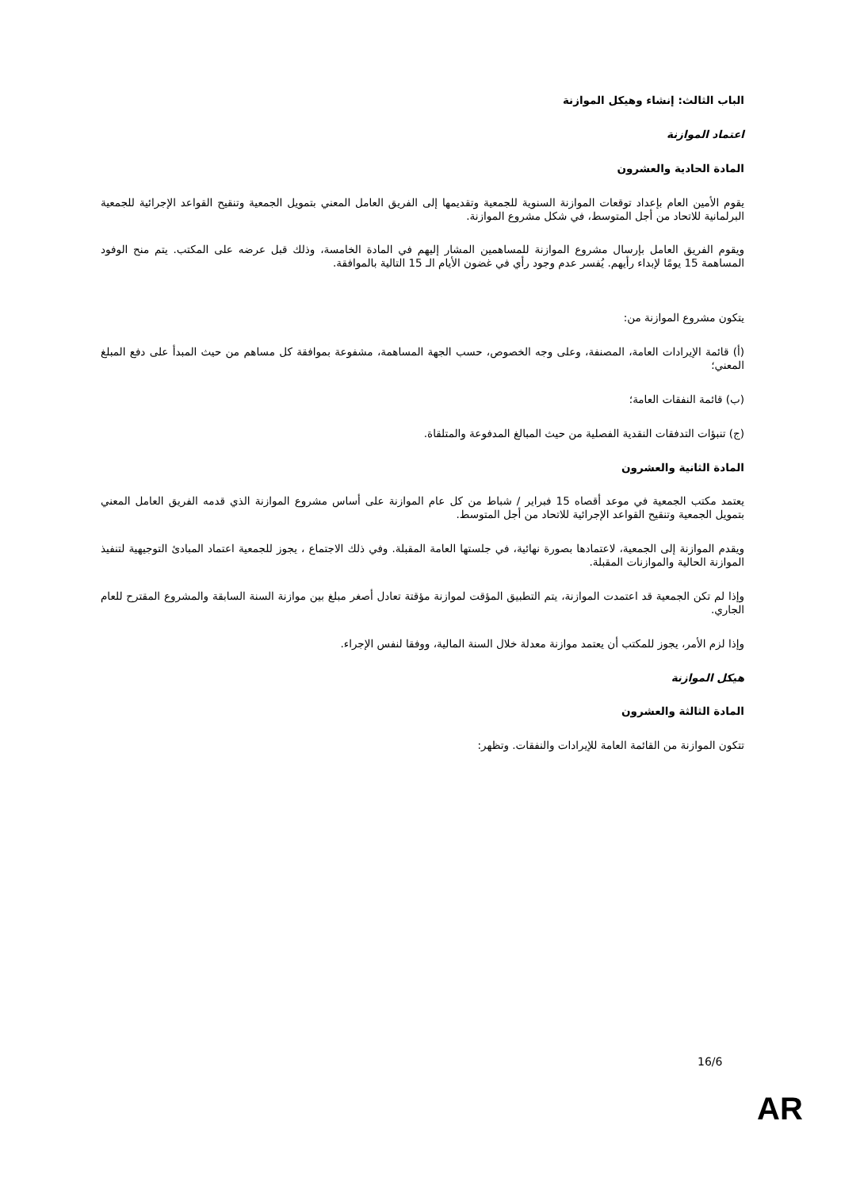الباب الثالث: إنشاء وهيكل الموازنة
اعتماد الموازنة
المادة الحادية والعشرون
يقوم الأمين العام بإعداد توقعات الموازنة السنوية للجمعية وتقديمها إلى الفريق العامل المعني بتمويل الجمعية وتنقيح القواعد الإجرائية للجمعية البرلمانية للاتحاد من أجل المتوسط، في شكل مشروع الموازنة.
ويقوم الفريق العامل بإرسال مشروع الموازنة للمساهمين المشار إليهم في المادة الخامسة، وذلك قبل عرضه على المكتب. يتم منح الوفود المساهمة 15 يومًا لإبداء رأيهم. يُفسر عدم وجود رأي في غضون الأيام الـ 15 التالية بالموافقة.
يتكون مشروع الموازنة من:
(أ) قائمة الإيرادات العامة، المصنفة، وعلى وجه الخصوص، حسب الجهة المساهمة، مشفوعة بموافقة كل مساهم من حيث المبدأ على دفع المبلغ المعني؛
(ب) قائمة النفقات العامة؛
(ج) تنبؤات التدفقات النقدية الفصلية من حيث المبالغ المدفوعة والمتلقاة.
المادة الثانية والعشرون
يعتمد مكتب الجمعية في موعد أقصاه 15 فبراير / شباط من كل عام الموازنة على أساس مشروع الموازنة الذي قدمه الفريق العامل المعني بتمويل الجمعية وتنقيح القواعد الإجرائية للاتحاد من أجل المتوسط.
ويقدم الموازنة إلى الجمعية، لاعتمادها بصورة نهائية، في جلستها العامة المقبلة. وفي ذلك الاجتماع ، يجوز للجمعية اعتماد المبادئ التوجيهية لتنفيذ الموازنة الحالية والموازنات المقبلة.
وإذا لم تكن الجمعية قد اعتمدت الموازنة، يتم التطبيق المؤقت لموازنة مؤقتة تعادل أصغر مبلغ بين موازنة السنة السابقة والمشروع المقترح للعام الجاري.
وإذا لزم الأمر، يجوز للمكتب أن يعتمد موازنة معدلة خلال السنة المالية، ووفقا لنفس الإجراء.
هيكل الموازنة
المادة الثالثة والعشرون
تتكون الموازنة من القائمة العامة للإيرادات والنفقات. وتظهر:
16/6
AR